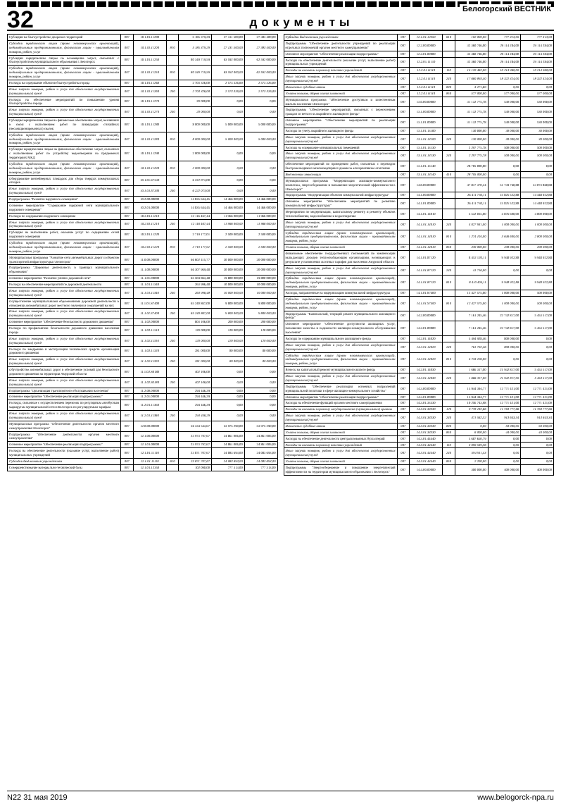Белогорский ВЕСТНИК
32
документы
| Субсидии на благоустройство дворовых территорий | 007 | 10.1.01.11200 | | 5 185 379,29 | 27 131 500,00 | 27 383 400,00 |
| Субсидии юридическим лицам (кроме некоммерческих организаций), индивидуальным предпринимателям, физическим лицам - производителям товаров, работ, услуг | 007 | 10.1.01.11200 | 810 | 5 185 379,29 | 27 131 500,00 | 27 383 400,00 |
| Субсидии юридическим лицам на возмещение затрат, связанных с благоустройством муниципального образования г. Белогорск | 007 | 10.1.01.11250 | | 80 349 719,59 | 63 592 000,00 | 62 592 000,00 |
| Субсидии юридическим лицам (кроме некоммерческих организаций), индивидуальным предпринимателям, физическим лицам - производителям товаров, работ, услуг | 007 | 10.1.01.11250 | 810 | 80 349 719,59 | 63 592 000,00 | 62 592 000,00 |
| Расходы на содержание объектов благоустройства города | 007 | 10.1.01.11260 | | 2 703 326,00 | 2 573 326,00 | 2 573 326,00 |
| Иные закупки товаров, работ и услуг для обеспечения государственных (муниципальных) нужд | 007 | 10.1.01.11260 | 240 | 2 703 326,00 | 2 573 326,00 | 2 573 326,00 |
| Расходы на обеспечение мероприятий по повышению уровня благоустройства города | 007 | 10.1.01.11270 | | 20 000,00 | 0,00 | 0,00 |
| Иные закупки товаров, работ и услуг для обеспечения государственных (муниципальных) нужд | 007 | 10.1.01.11270 | 240 | 20 000,00 | 0,00 | 0,00 |
| Субсидия юридическим лицам на финансовое обеспечение затрат, возникших в связи с выполнением работ по ликвидации стихийных (несанкционированных) свалок | 007 | 10.1.01.11280 | | 8 000 000,00 | 5 000 000,00 | 5 000 000,00 |
| Субсидии юридическим лицам (кроме некоммерческих организаций), индивидуальным предпринимателям, физическим лицам - производителям товаров, работ, услуг | 007 | 10.1.01.11280 | 810 | 8 000 000,00 | 5 000 000,00 | 5 000 000,00 |
| Субсидия юридическим лицам на финансовое обеспечение затрат, связанных с выполнением работ по устройству водоотведения на придомовых территориях МКД | 007 | 10.1.01.11290 | | 2 000 000,00 | 0,00 | 0,00 |
| Субсидии юридическим лицам (кроме некоммерческих организаций), индивидуальным предпринимателям, физическим лицам - производителям товаров, работ, услуг | 007 | 10.1.01.11290 | 810 | 2 000 000,00 | 0,00 | 0,00 |
| Оборудование контейнерных площадок для сбора твердых коммунальных отходов | 007 | 10.1.01.S7330 | | 6 222 073,00 | 0,00 | 0,00 |
| Иные закупки товаров, работ и услуг для обеспечения государственных (муниципальных) нужд | 007 | 10.1.01.S7330 | 240 | 6 222 073,00 | 0,00 | 0,00 |
| Подпрограмма "Развитие наружного освещения" | 007 | 10.2.00.00000 | | 14 835 644,45 | 14 466 000,00 | 14 466 000,00 |
| Основное мероприятие "Содержание наружной сети муниципального наружного освещения" | 007 | 10.2.01.00000 | | 14 835 644,45 | 14 466 000,00 | 14 466 000,00 |
| Расходы по содержанию наружного освещения | 007 | 10.2.01.11210 | | 12 116 467,44 | 11 966 000,00 | 11 966 000,00 |
| Иные закупки товаров, работ и услуг для обеспечения государственных (муниципальных) нужд | 007 | 10.2.01.11210 | 240 | 12 116 467,44 | 11 966 000,00 | 11 966 000,00 |
| Субсидия на выполнение работ, оказание услуг по содержанию сетей наружного освещения | 007 | 10.2.01.11220 | | 2 719 177,01 | 2 500 000,00 | 2 500 000,00 |
| Субсидии юридическим лицам (кроме некоммерческих организаций), индивидуальным предпринимателям, физическим лицам - производителям товаров, работ, услуг | 007 | 10.2.01.11220 | 810 | 2 719 177,01 | 2 500 000,00 | 2 500 000,00 |
| Муниципальная программа "Развитие сети автомобильных дорог и объектов транспортной инфраструктуры г.Белогорск" | 007 | 11.0.00.00000 | | 66 602 415,77 | 20 000 000,00 | 20 000 000,00 |
| Подпрограмма "Дорожная деятельность в границах муниципального образования" | 007 | 11.1.00.00000 | | 66 307 969,48 | 20 000 000,00 | 20 000 000,00 |
| Основное мероприятие "Развитие улично-дорожной сети" | 007 | 11.1.01.00000 | | 65 504 863,48 | 19 800 000,00 | 19 800 000,00 |
| Расходы на обеспечение мероприятий по дорожной деятельности | 007 | 11.1.01.11340 | | 263 996,48 | 10 000 000,00 | 10 000 000,00 |
| Иные закупки товаров, работ и услуг для обеспечения государственных (муниципальных) нужд | 007 | 11.1.01.11340 | 240 | 263 996,48 | 10 000 000,00 | 10 000 000,00 |
| Осуществление муниципальными образованиями дорожной деятельности в отношении автомобильных дорог местного значения и сооружений на них | 007 | 11.1.01.S7400 | | 65 240 867,00 | 9 800 000,00 | 9 800 000,00 |
| Иные закупки товаров, работ и услуг для обеспечения государственных (муниципальных) нужд | 007 | 11.1.01.S7400 | 240 | 65 240 867,00 | 9 800 000,00 | 9 800 000,00 |
| Основное мероприятие "Обеспечение безопасности дорожного движения" | 007 | 11.1.02.00000 | | 803 106,00 | 200 000,00 | 200 000,00 |
| Расходы по профилактике безопасности дорожного движения населения города | 007 | 11.1.02.11310 | | 120 000,00 | 120 000,00 | 120 000,00 |
| Иные закупки товаров, работ и услуг для обеспечения государственных (муниципальных) нужд | 007 | 11.1.02.11310 | 240 | 120 000,00 | 120 000,00 | 120 000,00 |
| Расходы по внедрению и эксплуатации технических средств организации дорожного движения | 007 | 11.1.02.11320 | | 281 000,00 | 80 000,00 | 80 000,00 |
| Иные закупки товаров, работ и услуг для обеспечения государственных (муниципальных) нужд | 007 | 11.1.02.11320 | 240 | 281 000,00 | 80 000,00 | 80 000,00 |
| Обустройство автомобильных дорог в обеспечение условий для безопасного дорожного движения на территории Амурской области | 007 | 11.1.02.S0180 | | 402 106,00 | 0,00 | 0,00 |
| Иные закупки товаров, работ и услуг для обеспечения государственных (муниципальных) нужд | 007 | 11.1.02.S0180 | 240 | 402 106,00 | 0,00 | 0,00 |
| Подпрограмма "Организация транспортного обслуживания населения" | 007 | 11.2.00.00000 | | 294 446,29 | 0,00 | 0,00 |
| Основное мероприятие "Обеспечение реализации подпрограммы" | 007 | 11.2.01.00000 | | 294 446,29 | 0,00 | 0,00 |
| Расходы, связанные с осуществлением перевозок по регулярным автобусным маршрутам муниципальной сети г.Белогорск по регулируемым тарифам | 007 | 11.2.01.11360 | | 294 446,29 | 0,00 | 0,00 |
| Иные закупки товаров, работ и услуг для обеспечения государственных (муниципальных) нужд | 007 | 11.2.01.11360 | 240 | 294 446,29 | 0,00 | 0,00 |
| Муниципальная программа "Обеспечение деятельности органов местного самоуправления г.Белогорск" | 007 | 12.0.00.00000 | | 56 334 543,67 | 53 975 290,00 | 53 975 290,00 |
| Подпрограмма "Обеспечение деятельности органов местного самоуправления" | 007 | 12.1.00.00000 | | 23 973 797,67 | 24 861 006,00 | 24 861 006,00 |
| Основное мероприятие "Обеспечение реализации подпрограммы" | 007 | 12.1.01.00000 | | 23 973 797,67 | 24 861 006,00 | 24 861 006,00 |
| Расходы на обеспечение деятельности (оказание услуг, выполнение работ) муниципальных учреждений | 007 | 12.1.01.11110 | | 23 871 707,67 | 24 083 693,00 | 24 083 693,00 |
| Субсидии бюджетным учреждениям | 007 | 12.1.01.11110 | 610 | 23 871 707,67 | 24 083 693,00 | 24 083 693,00 |
| Совершенствование материально-технической базы | 007 | 12.1.01.12350 | | 102 090,00 | 777 313,00 | 777 313,00 |
| Субсидии бюджетным учреждениям | 007 | 12.1.01.12350 | 610 | 102 090,00 | 777 313,00 | 777 313,00 |
| Подпрограмма "Обеспечение деятельности учреждений по реализации отдельных полномочий органов местного самоуправления" | 007 | 12.2.00.00000 | | 32 360 746,00 | 29 114 284,00 | 29 114 284,00 |
| Основное мероприятие "Обеспечение реализации подпрограммы" | 007 | 12.2.01.00000 | | 32 360 746,00 | 29 114 284,00 | 29 114 284,00 |
| Расходы на обеспечение деятельности (оказание услуг, выполнение работ) муниципальных учреждений | 007 | 12.2.01.11110 | | 32 360 746,00 | 29 114 284,00 | 29 114 284,00 |
| Расходы на выплаты персоналу казенных учреждений | 007 | 12.2.01.11110 | 110 | 14 120 462,00 | 10 214 960,00 | 10 214 960,00 |
| Иные закупки товаров, работ и услуг для обеспечения государственных (муниципальных) нужд | 007 | 12.2.01.11110 | 240 | 17 660 893,40 | 18 322 324,00 | 18 322 324,00 |
| Исполнение судебных актов | 007 | 12.2.01.11110 | 830 | 3 271,60 | 0,00 | 0,00 |
| Уплата налогов, сборов и иных платежей | 007 | 12.2.01.11110 | 850 | 577 000,00 | 577 000,00 | 577 000,00 |
| Муниципальная программа "Обеспечение доступным и качественным жильем населения г.Белогорск" | 007 | 13.0.00.00000 | | 31 132 775,78 | 530 000,00 | 530 000,00 |
| Подпрограмма "Обеспечение мероприятий, связанных с переселением граждан из ветхого и аварийного жилищного фонда" | 007 | 13.1.00.00000 | | 31 132 775,78 | 530 000,00 | 530 000,00 |
| Основное мероприятие "Обеспечение мероприятий по реализации подпрограммы" | 007 | 13.1.01.00000 | | 31 132 775,78 | 530 000,00 | 530 000,00 |
| Расходы по учету аварийного жилищного фонда | 007 | 13.1.01.13100 | | 130 000,00 | 30 000,00 | 30 000,00 |
| Иные закупки товаров, работ и услуг для обеспечения государственных (муниципальных) нужд | 007 | 13.1.01.13100 | 240 | 130 000,00 | 30 000,00 | 30 000,00 |
| Расходы на содержание муниципальных помещений | 007 | 13.1.01.13130 | | 2 297 775,78 | 500 000,00 | 500 000,00 |
| Иные закупки товаров, работ и услуг для обеспечения государственных (муниципальных) нужд | 007 | 13.1.01.13130 | 240 | 2 297 775,78 | 500 000,00 | 500 000,00 |
| Обеспечение мероприятий по проведению работ, связанных с переводом быстровозводимых многоквартирных домов на альтернативное отопление | 007 | 13.1.01.13140 | | 28 705 000,00 | 0,00 | 0,00 |
| Бюджетные инвестиции | 007 | 13.1.01.13140 | 410 | 28 705 000,00 | 0,00 | 0,00 |
| Муниципальная программа "Модернизация жилищно-коммунального комплекса, энергосбережение и повышение энергетической эффективности в г.Белогорск" | 007 | 14.0.00.00000 | | 47 817 370,34 | 51 739 760,88 | 33 073 860,88 |
| Подпрограмма "Модернизация объектов коммунальной инфраструктуры" | 007 | 14.1.00.00000 | | 26 411 730,11 | 15 825 522,88 | 14 448 922,88 |
| Основное мероприятие "Обеспечение мероприятий по развитию коммунальной инфраструктуры" | 007 | 14.1.01.00000 | | 26 411 730,11 | 15 825 522,88 | 14 448 922,88 |
| Мероприятия по модернизации, капитальному ремонту и ремонту объектов теплоснабжения, водоснабжения и водоотведения | 007 | 14.1.01.14010 | | 5 532 035,00 | 4 876 600,00 | 4 000 000,00 |
| Иные закупки товаров, работ и услуг для обеспечения государственных (муниципальных) нужд | 007 | 14.1.01.14010 | 240 | 4 027 931,00 | 1 000 000,00 | 1 000 000,00 |
| Субсидии юридическим лицам (кроме некоммерческих организаций), индивидуальным предпринимателям, физическим лицам - производителям товаров, работ, услуг | 007 | 14.1.01.14010 | 810 | 1 274 104,00 | 3 646 600,00 | 2 800 000,00 |
| Уплата налогов, сборов и иных платежей | 007 | 14.1.01.14010 | 850 | 230 000,00 | 230 000,00 | 200 000,00 |
| Финансовое обеспечение государственных полномочий по компенсации выпадающих доходов теплоснабжающим организациям, возникающих в результате установления льготных тарифов для населения Амурской области | 007 | 14.1.01.87120 | | 8 452 120,11 | 9 948 922,88 | 9 948 922,88 |
| Иные закупки товаров, работ и услуг для обеспечения государственных (муниципальных) нужд | 007 | 14.1.01.87120 | 240 | 41 716,00 | 0,00 | 0,00 |
| Субсидии юридическим лицам (кроме некоммерческих организаций), индивидуальным предпринимателям, физическим лицам - производителям товаров, работ, услуг | 007 | 14.1.01.87120 | 810 | 8 410 404,11 | 9 948 922,88 | 9 948 922,88 |
| Расходы, направленные на модернизацию коммунальной инфраструктуры | 007 | 14.1.01.S7400 | | 12 427 575,00 | 1 000 000,00 | 500 000,00 |
| Субсидии юридическим лицам (кроме некоммерческих организаций), индивидуальным предпринимателям, физическим лицам - производителям товаров, работ, услуг | 007 | 14.1.01.S7400 | 810 | 12 427 575,00 | 1 000 000,00 | 500 000,00 |
| Подпрограмма "Капитальный, текущий ремонт муниципального жилищного фонда" | 007 | 14.2.00.00000 | | 7 161 245,46 | 22 742 817,00 | 5 453 517,00 |
| Основное мероприятие "Обеспечение доступности жилищных услуг, повышение качества и надежности жилищно-коммунального обслуживания населения" | 007 | 14.2.01.00000 | | 7 161 245,46 | 22 742 817,00 | 5 453 517,00 |
| Расходы по содержанию муниципального жилищного фонда | 007 | 14.2.01.14020 | | 5 494 928,46 | 800 000,00 | 0,00 |
| Иные закупки товаров, работ и услуг для обеспечения государственных (муниципальных) нужд | 007 | 14.2.01.14020 | 240 | 761 702,46 | 800 000,00 | 0,00 |
| Субсидии юридическим лицам (кроме некоммерческих организаций), индивидуальным предпринимателям, физическим лицам - производителям товаров, работ, услуг | 007 | 14.2.01.14020 | 810 | 4 733 226,00 | 0,00 | 0,00 |
| Взносы на капитальный ремонт муниципального жилого фонда | 007 | 14.2.01.14030 | | 1 666 317,00 | 21 942 817,00 | 5 453 517,00 |
| Иные закупки товаров, работ и услуг для обеспечения государственных (муниципальных) нужд | 007 | 14.2.01.14030 | 240 | 1 666 317,00 | 21 942 817,00 | 5 453 517,00 |
| Подпрограмма "Обеспечение реализации основных направлений муниципальной политики в сфере жилищно-коммунального хозяйства" | 007 | 14.3.00.00000 | | 13 944 394,77 | 12 771 421,00 | 12 771 421,00 |
| Основное мероприятие "Обеспечение реализации подпрограммы" | 007 | 14.3.01.00000 | | 13 944 394,77 | 12 771 421,00 | 12 771 421,00 |
| Расходы на обеспечение функций органов местного самоуправления | 007 | 14.3.01.33330 | | 10 256 743,98 | 12 771 421,00 | 12 771 421,00 |
| Расходы на выплаты персоналу государственных (муниципальных) органов | 007 | 14.3.01.33330 | 120 | 9 778 182,66 | 11 763 777,66 | 11 763 777,66 |
| Иные закупки товаров, работ и услуг для обеспечения государственных (муниципальных) нужд | 007 | 14.3.01.33330 | 240 | 471 562,32 | 913 643,34 | 913 643,34 |
| Исполнение судебных актов | 007 | 14.3.01.33330 | 830 | 0,00 | 50 000,00 | 50 000,00 |
| Уплата налогов, сборов и иных платежей | 007 | 14.3.01.33330 | 850 | 6 000,00 | 44 000,00 | 44 000,00 |
| Расходы на обеспечение деятельности централизованных бухгалтерий | 007 | 14.3.01.44440 | | 3 687 650,79 | 0,00 | 0,00 |
| Расходы на выплаты персоналу казенных учреждений | 007 | 14.3.01.44440 | 110 | 3 090 539,36 | 0,00 | 0,00 |
| Иные закупки товаров, работ и услуг для обеспечения государственных (муниципальных) нужд | 007 | 14.3.01.44440 | 240 | 594 911,43 | 0,00 | 0,00 |
| Уплата налогов, сборов и иных платежей | 007 | 14.3.01.44440 | 850 | 2 200,00 | 0,00 | 0,00 |
| Подпрограмма "Энергосбережение и повышение энергетической эффективности на территории муниципального образования г. Белогорск" | 007 | 14.4.00.00000 | | 300 000,00 | 400 000,00 | 400 000,00 |
N22 31 мая 2019 www.belogorck-npa.ru